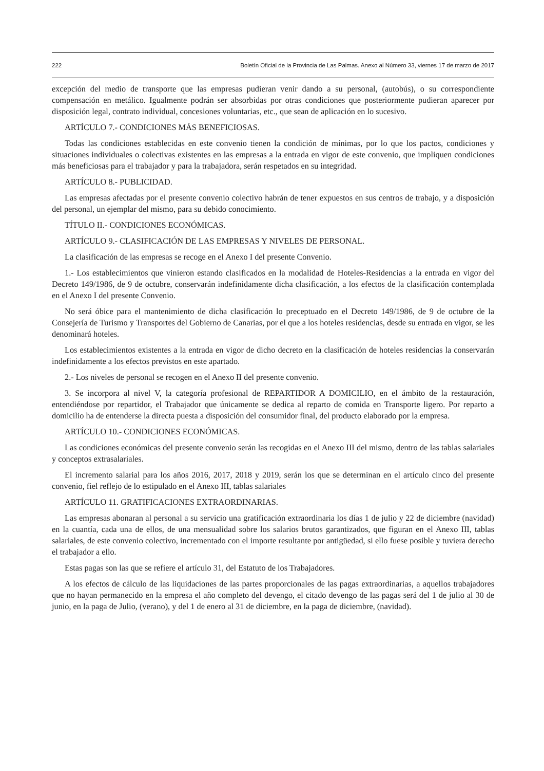222 Boletín Oficial de la Provincia de Las Palmas. Anexo al Número 33, viernes 17 de marzo de 2017
excepción del medio de transporte que las empresas pudieran venir dando a su personal, (autobús), o su correspondiente compensación en metálico. Igualmente podrán ser absorbidas por otras condiciones que posteriormente pudieran aparecer por disposición legal, contrato individual, concesiones voluntarias, etc., que sean de aplicación en lo sucesivo.
ARTÍCULO 7.- CONDICIONES MÁS BENEFICIOSAS.
Todas las condiciones establecidas en este convenio tienen la condición de mínimas, por lo que los pactos, condiciones y situaciones individuales o colectivas existentes en las empresas a la entrada en vigor de este convenio, que impliquen condiciones más beneficiosas para el trabajador y para la trabajadora, serán respetados en su integridad.
ARTÍCULO 8.- PUBLICIDAD.
Las empresas afectadas por el presente convenio colectivo habrán de tener expuestos en sus centros de trabajo, y a disposición del personal, un ejemplar del mismo, para su debido conocimiento.
TÍTULO II.- CONDICIONES ECONÓMICAS.
ARTÍCULO 9.- CLASIFICACIÓN DE LAS EMPRESAS Y NIVELES DE PERSONAL.
La clasificación de las empresas se recoge en el Anexo I del presente Convenio.
1.- Los establecimientos que vinieron estando clasificados en la modalidad de Hoteles-Residencias a la entrada en vigor del Decreto 149/1986, de 9 de octubre, conservarán indefinidamente dicha clasificación, a los efectos de la clasificación contemplada en el Anexo I del presente Convenio.
No será óbice para el mantenimiento de dicha clasificación lo preceptuado en el Decreto 149/1986, de 9 de octubre de la Consejería de Turismo y Transportes del Gobierno de Canarias, por el que a los hoteles residencias, desde su entrada en vigor, se les denominará hoteles.
Los establecimientos existentes a la entrada en vigor de dicho decreto en la clasificación de hoteles residencias la conservarán indefinidamente a los efectos previstos en este apartado.
2.- Los niveles de personal se recogen en el Anexo II del presente convenio.
3. Se incorpora al nivel V, la categoría profesional de REPARTIDOR A DOMICILIO, en el ámbito de la restauración, entendiéndose por repartidor, el Trabajador que únicamente se dedica al reparto de comida en Transporte ligero. Por reparto a domicilio ha de entenderse la directa puesta a disposición del consumidor final, del producto elaborado por la empresa.
ARTÍCULO 10.- CONDICIONES ECONÓMICAS.
Las condiciones económicas del presente convenio serán las recogidas en el Anexo III del mismo, dentro de las tablas salariales y conceptos extrasalariales.
El incremento salarial para los años 2016, 2017, 2018 y 2019, serán los que se determinan en el artículo cinco del presente convenio, fiel reflejo de lo estipulado en el Anexo III, tablas salariales
ARTÍCULO 11. GRATIFICACIONES EXTRAORDINARIAS.
Las empresas abonaran al personal a su servicio una gratificación extraordinaria los días 1 de julio y 22 de diciembre (navidad) en la cuantía, cada una de ellos, de una mensualidad sobre los salarios brutos garantizados, que figuran en el Anexo III, tablas salariales, de este convenio colectivo, incrementado con el importe resultante por antigüedad, si ello fuese posible y tuviera derecho el trabajador a ello.
Estas pagas son las que se refiere el artículo 31, del Estatuto de los Trabajadores.
A los efectos de cálculo de las liquidaciones de las partes proporcionales de las pagas extraordinarias, a aquellos trabajadores que no hayan permanecido en la empresa el año completo del devengo, el citado devengo de las pagas será del 1 de julio al 30 de junio, en la paga de Julio, (verano), y del 1 de enero al 31 de diciembre, en la paga de diciembre, (navidad).